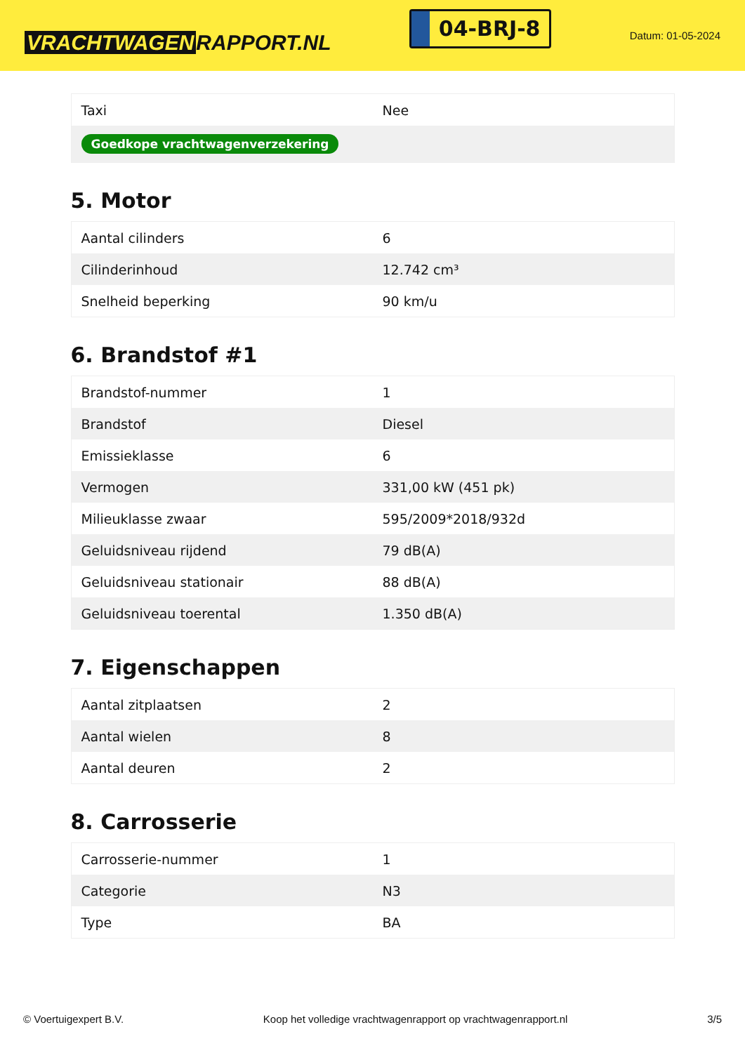VRACHTWAGEN RAPPORT.NL
04-BRJ-8
Datum: 01-05-2024
| Taxi | Nee |
| Goedkope vrachtwagenverzekering | |
5. Motor
| Aantal cilinders | 6 |
| Cilinderinhoud | 12.742 cm³ |
| Snelheid beperking | 90 km/u |
6. Brandstof #1
| Brandstof-nummer | 1 |
| Brandstof | Diesel |
| Emissieklasse | 6 |
| Vermogen | 331,00 kW (451 pk) |
| Milieuklasse zwaar | 595/2009*2018/932d |
| Geluidsniveau rijdend | 79 dB(A) |
| Geluidsniveau stationair | 88 dB(A) |
| Geluidsniveau toerental | 1.350 dB(A) |
7. Eigenschappen
| Aantal zitplaatsen | 2 |
| Aantal wielen | 8 |
| Aantal deuren | 2 |
8. Carrosserie
| Carrosserie-nummer | 1 |
| Categorie | N3 |
| Type | BA |
© Voertuigexpert B.V. Koop het volledige vrachtwagenrapport op vrachtwagenrapport.nl 3/5